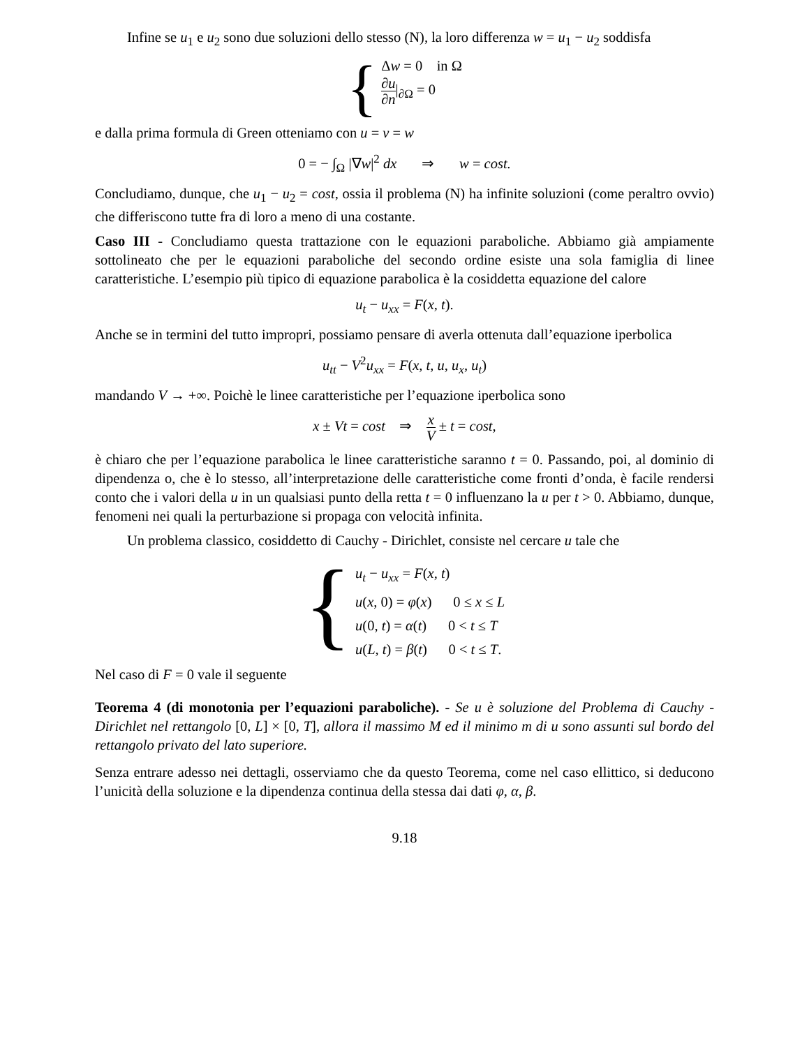Infine se u<sub>1</sub> e u<sub>2</sub> sono due soluzioni dello stesso (N), la loro differenza w = u<sub>1</sub> − u<sub>2</sub> soddisfa
{
Δw = 0 in Ω
∂u ∂n|<sub>∂Ω</sub> = 0
e dalla prima formula di Green otteniamo con u = v = w
0 = − ∫<sub>Ω</sub> |∇w|<sup>2</sup> dx ⇒ w = cost.
Concludiamo, dunque, che u<sub>1</sub> − u<sub>2</sub> = cost, ossia il problema (N) ha infinite soluzioni (come peraltro ovvio) che differiscono tutte fra di loro a meno di una costante.
Caso III - Concludiamo questa trattazione con le equazioni paraboliche. Abbiamo già ampiamente sottolineato che per le equazioni paraboliche del secondo ordine esiste una sola famiglia di linee caratteristiche. L’esempio più tipico di equazione parabolica è la cosiddetta equazione del calore
u<sub>t</sub> − u<sub>xx</sub> = F(x, t).
Anche se in termini del tutto impropri, possiamo pensare di averla ottenuta dall’equazione iperbolica
u<sub>tt</sub> − V<sup>2</sup>u<sub>xx</sub> = F(x, t, u, u<sub>x</sub>, u<sub>t</sub>)
mandando V → +∞. Poichè le linee caratteristiche per l’equazione iperbolica sono
x ± Vt = cost ⇒ x V ± t = cost,
è chiaro che per l’equazione parabolica le linee caratteristiche saranno t = 0. Passando, poi, al dominio di dipendenza o, che è lo stesso, all’interpretazione delle caratteristiche come fronti d’onda, è facile rendersi conto che i valori della u in un qualsiasi punto della retta t = 0 influenzano la u per t > 0. Abbiamo, dunque, fenomeni nei quali la perturbazione si propaga con velocità infinita.
Un problema classico, cosiddetto di Cauchy - Dirichlet, consiste nel cercare u tale che
{
u<sub>t</sub> − u<sub>xx</sub> = F(x, t)
u(x, 0) = φ(x) 0 ≤ x ≤ L
u(0, t) = α(t) 0 < t ≤ T
u(L, t) = β(t) 0 < t ≤ T.
Nel caso di F = 0 vale il seguente
Teorema 4 (di monotonia per l’equazioni paraboliche). - Se u è soluzione del Problema di Cauchy - Dirichlet nel rettangolo [0, L] × [0, T], allora il massimo M ed il minimo m di u sono assunti sul bordo del rettangolo privato del lato superiore.
Senza entrare adesso nei dettagli, osserviamo che da questo Teorema, come nel caso ellittico, si deducono l’unicità della soluzione e la dipendenza continua della stessa dai dati φ, α, β.
9.18